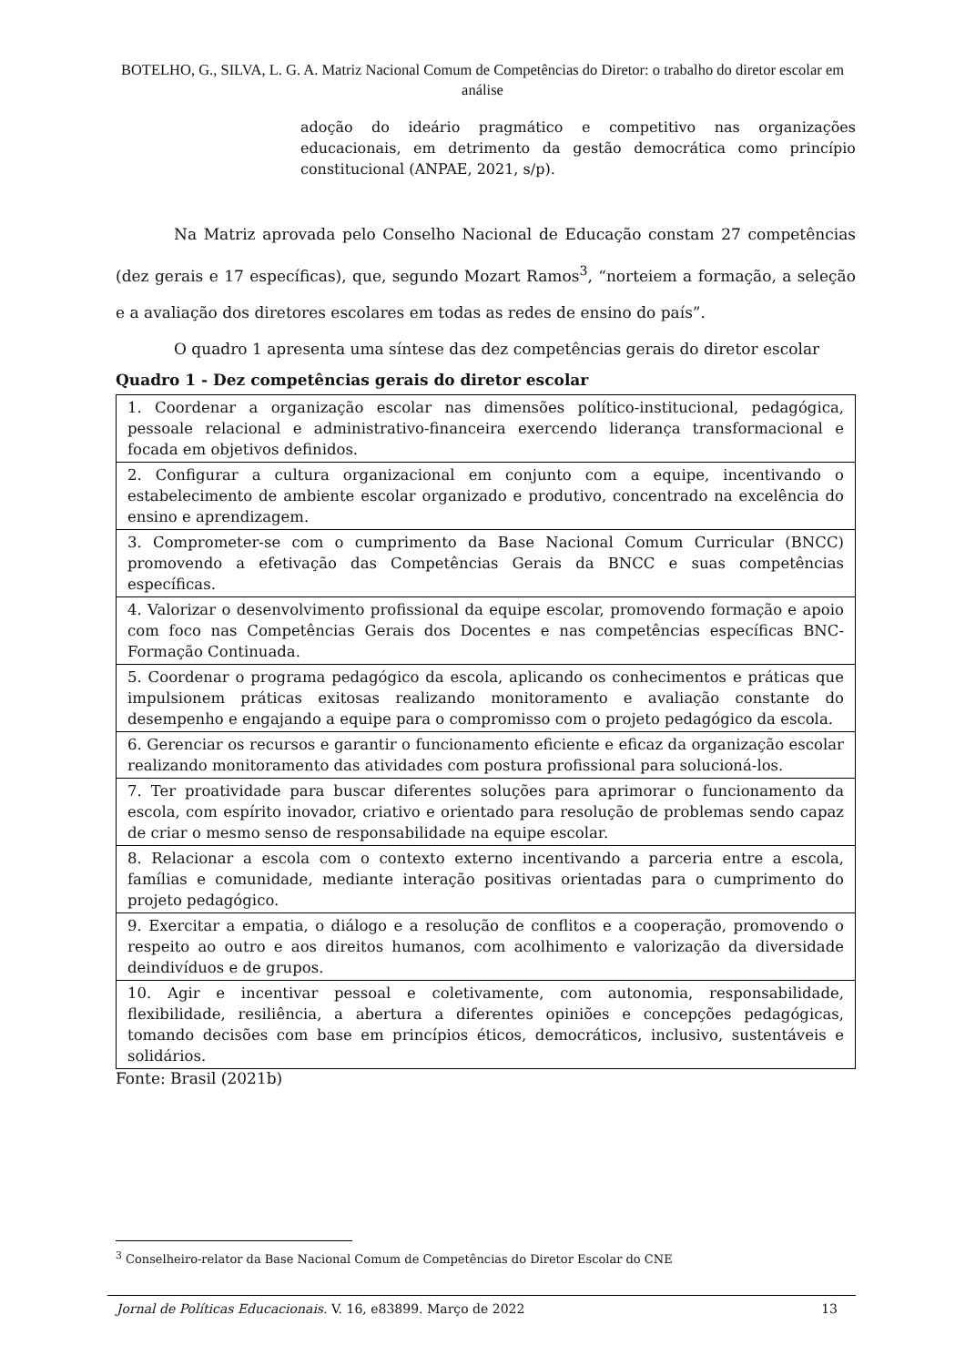BOTELHO, G., SILVA, L. G. A. Matriz Nacional Comum de Competências do Diretor: o trabalho do diretor escolar em análise
adoção do ideário pragmático e competitivo nas organizações educacionais, em detrimento da gestão democrática como princípio constitucional (ANPAE, 2021, s/p).
Na Matriz aprovada pelo Conselho Nacional de Educação constam 27 competências (dez gerais e 17 específicas), que, segundo Mozart Ramos<sup>3</sup>, “norteiem a formação, a seleção e a avaliação dos diretores escolares em todas as redes de ensino do país”.
O quadro 1 apresenta uma síntese das dez competências gerais do diretor escolar
Quadro 1 - Dez competências gerais do diretor escolar
| 1. Coordenar a organização escolar nas dimensões político-institucional, pedagógica, pessoale relacional e administrativo-financeira exercendo liderança transformacional e focada em objetivos definidos. |
| 2. Configurar a cultura organizacional em conjunto com a equipe, incentivando o estabelecimento de ambiente escolar organizado e produtivo, concentrado na excelência do ensino e aprendizagem. |
| 3. Comprometer-se com o cumprimento da Base Nacional Comum Curricular (BNCC) promovendo a efetivação das Competências Gerais da BNCC e suas competências específicas. |
| 4. Valorizar o desenvolvimento profissional da equipe escolar, promovendo formação e apoio com foco nas Competências Gerais dos Docentes e nas competências específicas BNC-Formação Continuada. |
| 5. Coordenar o programa pedagógico da escola, aplicando os conhecimentos e práticas que impulsionem práticas exitosas realizando monitoramento e avaliação constante do desempenho e engajando a equipe para o compromisso com o projeto pedagógico da escola. |
| 6. Gerenciar os recursos e garantir o funcionamento eficiente e eficaz da organização escolar realizando monitoramento das atividades com postura profissional para solucioná-los. |
| 7. Ter proatividade para buscar diferentes soluções para aprimorar o funcionamento da escola, com espírito inovador, criativo e orientado para resolução de problemas sendo capaz de criar o mesmo senso de responsabilidade na equipe escolar. |
| 8. Relacionar a escola com o contexto externo incentivando a parceria entre a escola, famílias e comunidade, mediante interação positivas orientadas para o cumprimento do projeto pedagógico. |
| 9. Exercitar a empatia, o diálogo e a resolução de conflitos e a cooperação, promovendo o respeito ao outro e aos direitos humanos, com acolhimento e valorização da diversidade deindivíduos e de grupos. |
| 10. Agir e incentivar pessoal e coletivamente, com autonomia, responsabilidade, flexibilidade, resiliência, a abertura a diferentes opiniões e concepções pedagógicas, tomando decisões com base em princípios éticos, democráticos, inclusivo, sustentáveis e solidários. |
Fonte: Brasil (2021b)
<sup>3</sup> Conselheiro-relator da Base Nacional Comum de Competências do Diretor Escolar do CNE
Jornal de Políticas Educacionais. V. 16, e83899. Março de 2022 13